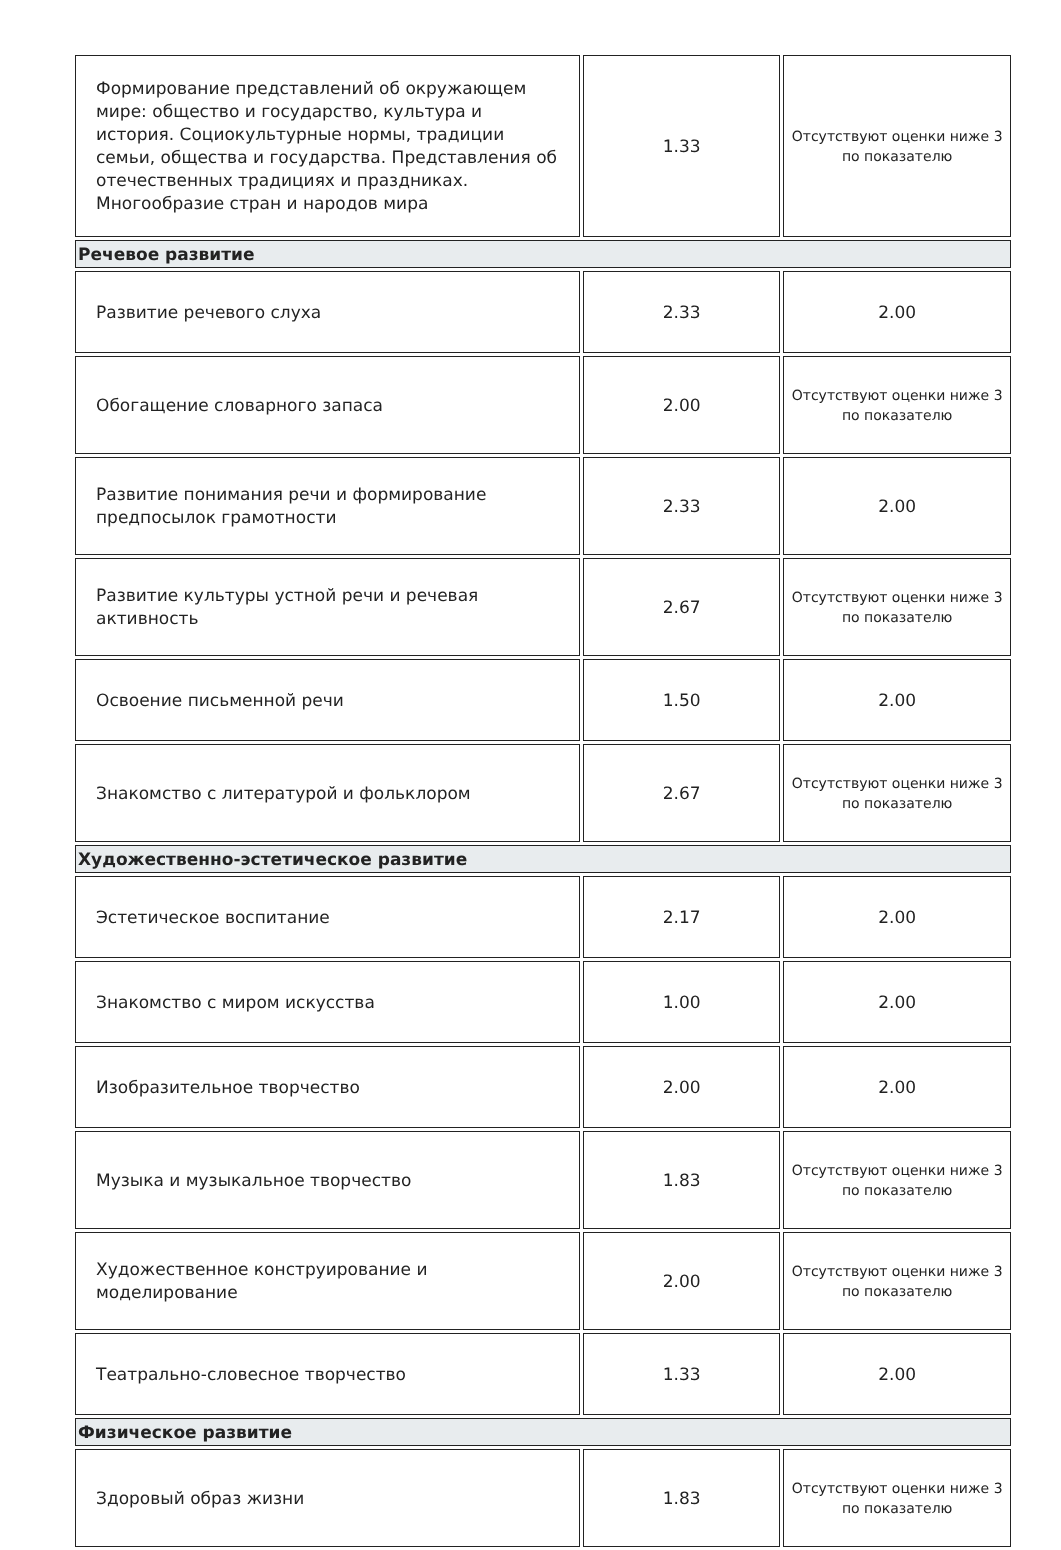| Формирование представлений об окружающем мире: общество и государство, культура и история. Социокультурные нормы, традиции семьи, общества и государства. Представления об отечественных традициях и праздниках. Многообразие стран и народов мира | 1.33 | Отсутствуют оценки ниже 3 по показателю |
| Речевое развитие | | |
| Развитие речевого слуха | 2.33 | 2.00 |
| Обогащение словарного запаса | 2.00 | Отсутствуют оценки ниже 3 по показателю |
| Развитие понимания речи и формирование предпосылок грамотности | 2.33 | 2.00 |
| Развитие культуры устной речи и речевая активность | 2.67 | Отсутствуют оценки ниже 3 по показателю |
| Освоение письменной речи | 1.50 | 2.00 |
| Знакомство с литературой и фольклором | 2.67 | Отсутствуют оценки ниже 3 по показателю |
| Художественно-эстетическое развитие | | |
| Эстетическое воспитание | 2.17 | 2.00 |
| Знакомство с миром искусства | 1.00 | 2.00 |
| Изобразительное творчество | 2.00 | 2.00 |
| Музыка и музыкальное творчество | 1.83 | Отсутствуют оценки ниже 3 по показателю |
| Художественное конструирование и моделирование | 2.00 | Отсутствуют оценки ниже 3 по показателю |
| Театрально-словесное творчество | 1.33 | 2.00 |
| Физическое развитие | | |
| Здоровый образ жизни | 1.83 | Отсутствуют оценки ниже 3 по показателю |